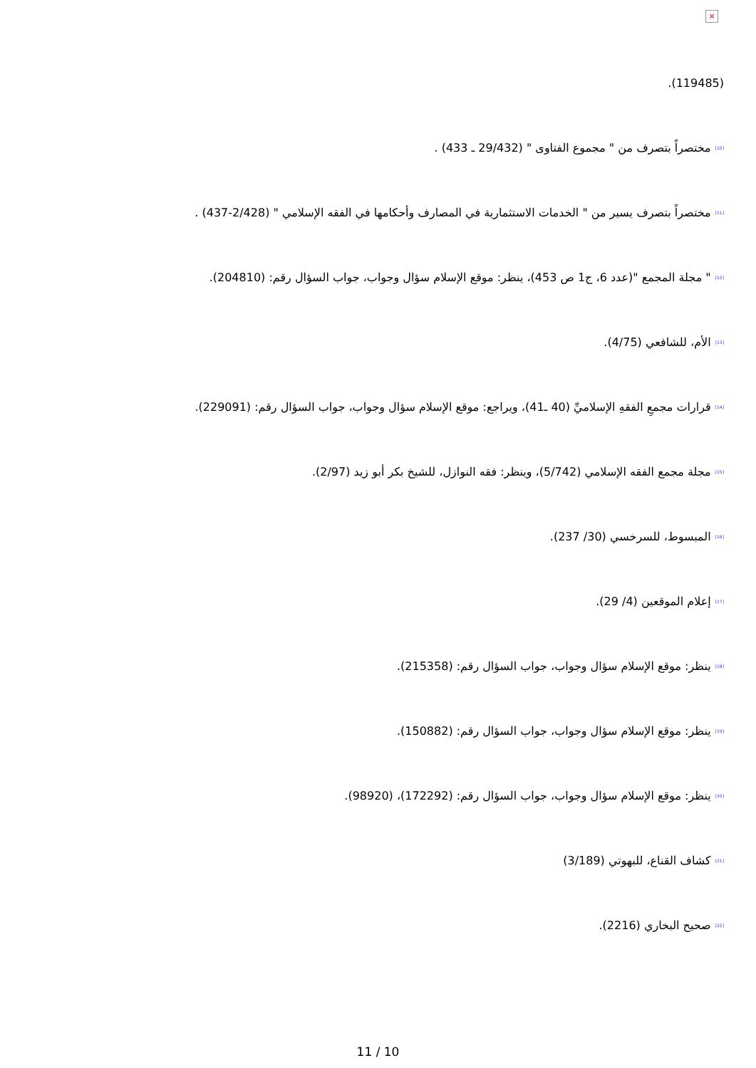×
(119485).
<sup>[10]</sup> مختصراً بتصرف من " مجموع الفتاوى " (29/432 ـ 433) .
<sup>[11]</sup> مختصراً بتصرف يسير من " الخدمات الاستثمارية في المصارف وأحكامها في الفقه الإسلامي " (2/428-437) .
<sup>[12]</sup> " مجلة المجمع "(عدد 6، ج1 ص 453)، ينظر: موقع الإسلام سؤال وجواب، جواب السؤال رقم: (204810).
<sup>[13]</sup> الأم، للشافعي (4/75).
<sup>[14]</sup> قرارات مجمعِ الفقهِ الإسلاميِّ (40 ـ41)، ويراجع: موقع الإسلام سؤال وجواب، جواب السؤال رقم: (229091).
<sup>[15]</sup> مجلة مجمع الفقه الإسلامي (5/742)، وينظر: فقه النوازل، للشيخ بكر أبو زيد (2/97).
<sup>[16]</sup> المبسوط، للسرخسي (30/ 237).
<sup>[17]</sup> إعلام الموقعين (4/ 29).
<sup>[18]</sup> ينظر: موقع الإسلام سؤال وجواب، جواب السؤال رقم: (215358).
<sup>[19]</sup> ينظر: موقع الإسلام سؤال وجواب، جواب السؤال رقم: (150882).
<sup>[20]</sup> ينظر: موقع الإسلام سؤال وجواب، جواب السؤال رقم: (172292)، (98920).
<sup>[21]</sup> كشاف القناع، للبهوتي (3/189)
<sup>[22]</sup> صحيح البخاري (2216).
11 / 10